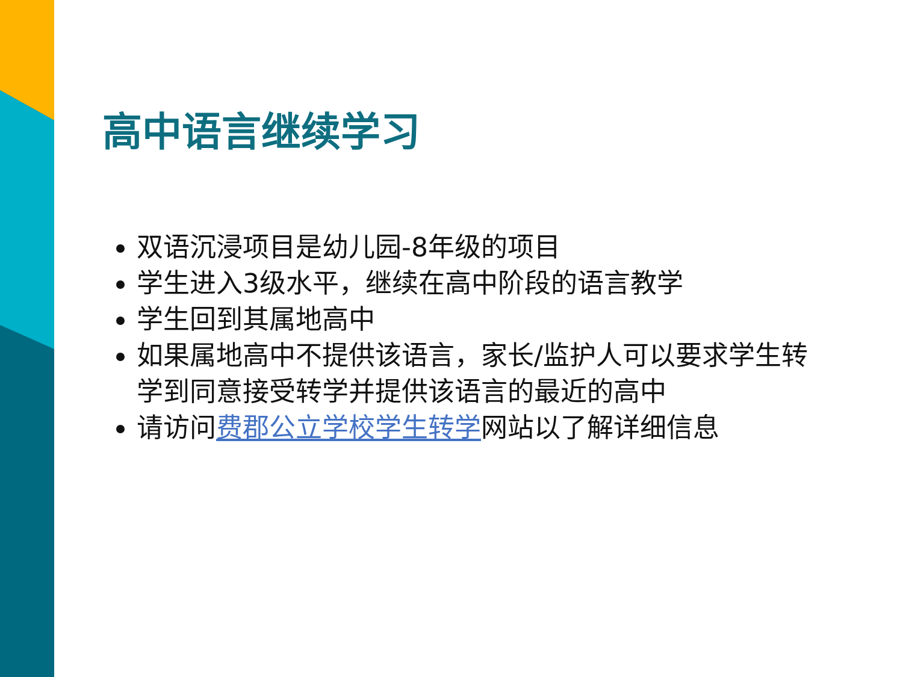高中语言继续学习
双语沉浸项目是幼儿园-8年级的项目
学生进入3级水平，继续在高中阶段的语言教学
学生回到其属地高中
如果属地高中不提供该语言，家长/监护人可以要求学生转学到同意接受转学并提供该语言的最近的高中
请访问费郡公立学校学生转学网站以了解详细信息